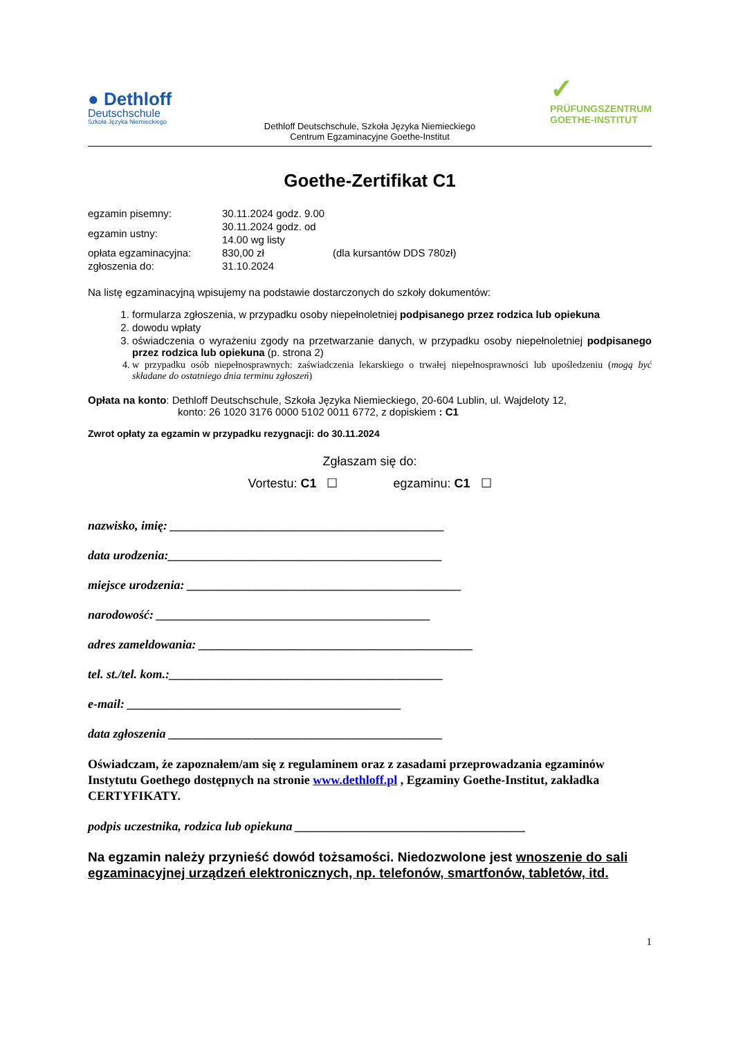● Dethloff
Deutschschule
Szkoła Języka Niemieckiego
✓
PRÜFUNGSZENTRUM
GOETHE-INSTITUT
Dethloff Deutschschule, Szkoła Języka Niemieckiego
Centrum Egzaminacyjne Goethe-Institut
Goethe-Zertifikat C1
| egzamin pisemny: | 30.11.2024 godz. 9.00 | |
| egzamin ustny: | 30.11.2024 godz. od 14.00 wg listy | |
| opłata egzaminacyjna: | 830,00 zł | (dla kursantów DDS 780zł) |
| zgłoszenia do: | 31.10.2024 | |
Na listę egzaminacyjną wpisujemy na podstawie dostarczonych do szkoły dokumentów:
1. formularza zgłoszenia, w przypadku osoby niepełnoletniej podpisanego przez rodzica lub opiekuna
2. dowodu wpłaty
3. oświadczenia o wyrażeniu zgody na przetwarzanie danych, w przypadku osoby niepełnoletniej podpisanego przez rodzica lub opiekuna (p. strona 2)
4. w przypadku osób niepełnosprawnych: zaświadczenia lekarskiego o trwałej niepełnosprawności lub upośledzeniu (mogą być składane do ostatniego dnia terminu zgłoszeń)
Opłata na konto: Dethloff Deutschschule, Szkoła Języka Niemieckiego, 20-604 Lublin, ul. Wajdeloty 12,
konto: 26 1020 3176 0000 5102 0011 6772, z dopiskiem : C1
Zwrot opłaty za egzamin w przypadku rezygnacji: do 30.11.2024
Zgłaszam się do:
Vortestu: C1 ☐ egzaminu: C1 ☐
nazwisko, imię: ____________________________________________
data urodzenia:____________________________________________
miejsce urodzenia: ____________________________________________
narodowość: ____________________________________________
adres zameldowania: ____________________________________________
tel. st./tel. kom.:____________________________________________
e-mail: ____________________________________________
data zgłoszenia ____________________________________________
Oświadczam, że zapoznałem/am się z regulaminem oraz z zasadami przeprowadzania egzaminów Instytutu Goethego dostępnych na stronie www.dethloff.pl , Egzaminy Goethe-Institut, zakładka CERTYFIKATY.
podpis uczestnika, rodzica lub opiekuna _____________________________________
Na egzamin należy przynieść dowód tożsamości. Niedozwolone jest wnoszenie do sali egzaminacyjnej urządzeń elektronicznych, np. telefonów, smartfonów, tabletów, itd.
1